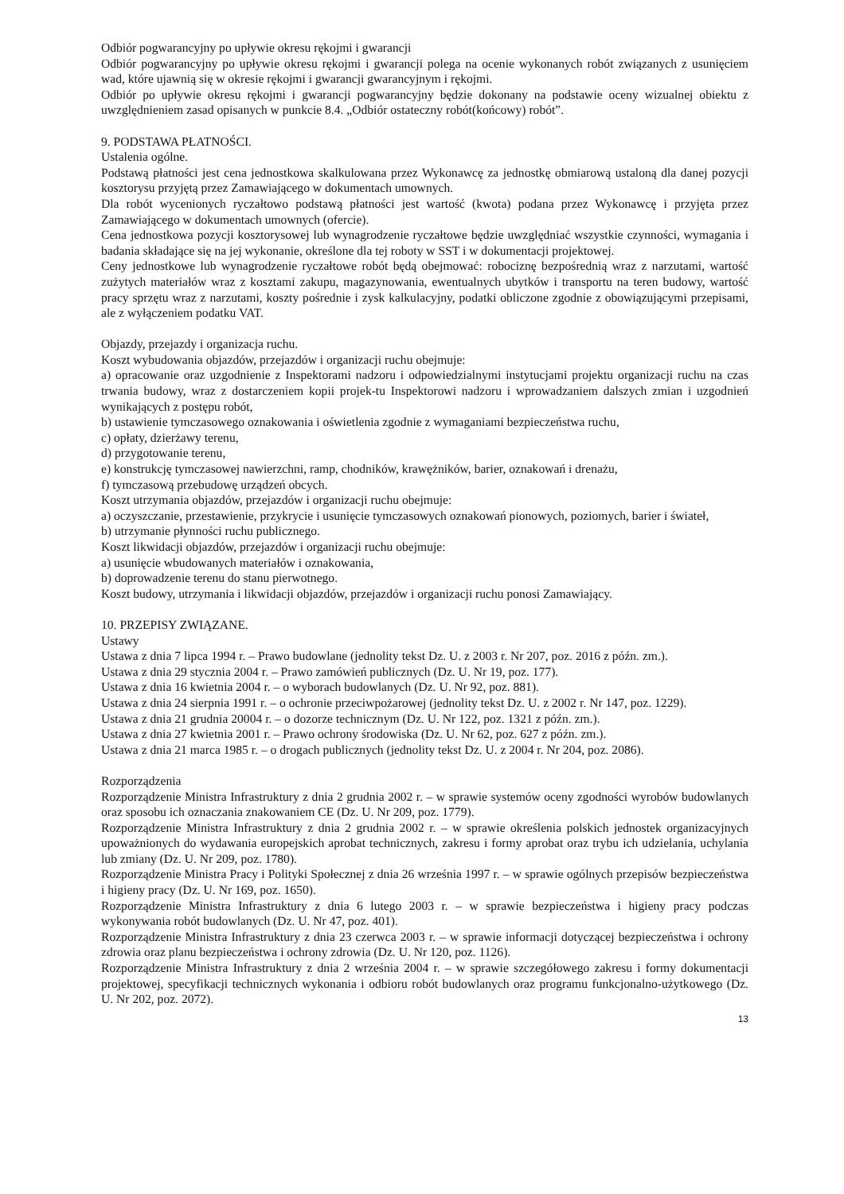Odbiór pogwarancyjny po upływie okresu rękojmi i gwarancji
Odbiór pogwarancyjny po upływie okresu rękojmi i gwarancji polega na ocenie wykonanych robót związanych z usunięciem wad, które ujawnią się w okresie rękojmi i gwarancji gwarancyjnym i rękojmi.
Odbiór po upływie okresu rękojmi i gwarancji pogwarancyjny będzie dokonany na podstawie oceny wizualnej obiektu z uwzględnieniem zasad opisanych w punkcie 8.4. „Odbiór ostateczny robót(końcowy) robót”.
9. PODSTAWA PŁATNOŚCI.
Ustalenia ogólne.
Podstawą płatności jest cena jednostkowa skalkulowana przez Wykonawcę za jednostkę obmiarową ustaloną dla danej pozycji kosztorysu przyjętą przez Zamawiającego w dokumentach umownych.
Dla robót wycenionych ryczałtowo podstawą płatności jest wartość (kwota) podana przez Wykonawcę i przyjęta przez Zamawiającego w dokumentach umownych (ofercie).
Cena jednostkowa pozycji kosztorysowej lub wynagrodzenie ryczałtowe będzie uwzględniać wszystkie czynności, wymagania i badania składające się na jej wykonanie, określone dla tej roboty w SST i w dokumentacji projektowej.
Ceny jednostkowe lub wynagrodzenie ryczałtowe robót będą obejmować: robociznę bezpośrednią wraz z narzutami, wartość zużytych materiałów wraz z kosztami zakupu, magazynowania, ewentualnych ubytków i transportu na teren budowy, wartość pracy sprzętu wraz z narzutami, koszty pośrednie i zysk kalkulacyjny, podatki obliczone zgodnie z obowiązującymi przepisami, ale z wyłączeniem podatku VAT.
Objazdy, przejazdy i organizacja ruchu.
Koszt wybudowania objazdów, przejazdów i organizacji ruchu obejmuje:
a) opracowanie oraz uzgodnienie z Inspektorami nadzoru i odpowiedzialnymi instytucjami projektu organizacji ruchu na czas trwania budowy, wraz z dostarczeniem kopii projek-tu Inspektorowi nadzoru i wprowadzaniem dalszych zmian i uzgodnień wynikających z postępu robót,
b) ustawienie tymczasowego oznakowania i oświetlenia zgodnie z wymaganiami bezpieczeństwa ruchu,
c) opłaty, dzierżawy terenu,
d) przygotowanie terenu,
e) konstrukcję tymczasowej nawierzchni, ramp, chodników, krawężników, barier, oznakowań i drenażu,
f) tymczasową przebudowę urządzeń obcych.
Koszt utrzymania objazdów, przejazdów i organizacji ruchu obejmuje:
a) oczyszczanie, przestawienie, przykrycie i usunięcie tymczasowych oznakowań pionowych, poziomych, barier i świateł,
b) utrzymanie płynności ruchu publicznego.
Koszt likwidacji objazdów, przejazdów i organizacji ruchu obejmuje:
a) usunięcie wbudowanych materiałów i oznakowania,
b) doprowadzenie terenu do stanu pierwotnego.
Koszt budowy, utrzymania i likwidacji objazdów, przejazdów i organizacji ruchu ponosi Zamawiający.
10. PRZEPISY ZWIĄZANE.
Ustawy
Ustawa z dnia 7 lipca 1994 r. – Prawo budowlane (jednolity tekst Dz. U. z 2003 r. Nr 207, poz. 2016 z późn. zm.).
Ustawa z dnia 29 stycznia 2004 r. – Prawo zamówień publicznych (Dz. U. Nr 19, poz. 177).
Ustawa z dnia 16 kwietnia 2004 r. – o wyborach budowlanych (Dz. U. Nr 92, poz. 881).
Ustawa z dnia 24 sierpnia 1991 r. – o ochronie przeciwpożarowej (jednolity tekst Dz. U. z 2002 r. Nr 147, poz. 1229).
Ustawa z dnia 21 grudnia 20004 r. – o dozorze technicznym (Dz. U. Nr 122, poz. 1321 z późn. zm.).
Ustawa z dnia 27 kwietnia 2001 r. – Prawo ochrony środowiska (Dz. U. Nr 62, poz. 627 z późn. zm.).
Ustawa z dnia 21 marca 1985 r. – o drogach publicznych (jednolity tekst Dz. U. z 2004 r. Nr 204, poz. 2086).
Rozporządzenia
Rozporządzenie Ministra Infrastruktury z dnia 2 grudnia 2002 r. – w sprawie systemów oceny zgodności wyrobów budowlanych oraz sposobu ich oznaczania znakowaniem CE (Dz. U. Nr 209, poz. 1779).
Rozporządzenie Ministra Infrastruktury z dnia 2 grudnia 2002 r. – w sprawie określenia polskich jednostek organizacyjnych upoważnionych do wydawania europejskich aprobat technicznych, zakresu i formy aprobat oraz trybu ich udzielania, uchylania lub zmiany (Dz. U. Nr 209, poz. 1780).
Rozporządzenie Ministra Pracy i Polityki Społecznej z dnia 26 września 1997 r. – w sprawie ogólnych przepisów bezpieczeństwa i higieny pracy (Dz. U. Nr 169, poz. 1650).
Rozporządzenie Ministra Infrastruktury z dnia 6 lutego 2003 r. – w sprawie bezpieczeństwa i higieny pracy podczas wykonywania robót budowlanych (Dz. U. Nr 47, poz. 401).
Rozporządzenie Ministra Infrastruktury z dnia 23 czerwca 2003 r. – w sprawie informacji dotyczącej bezpieczeństwa i ochrony zdrowia oraz planu bezpieczeństwa i ochrony zdrowia (Dz. U. Nr 120, poz. 1126).
Rozporządzenie Ministra Infrastruktury z dnia 2 września 2004 r. – w sprawie szczegółowego zakresu i formy dokumentacji projektowej, specyfikacji technicznych wykonania i odbioru robót budowlanych oraz programu funkcjonalno-użytkowego (Dz. U. Nr 202, poz. 2072).
13